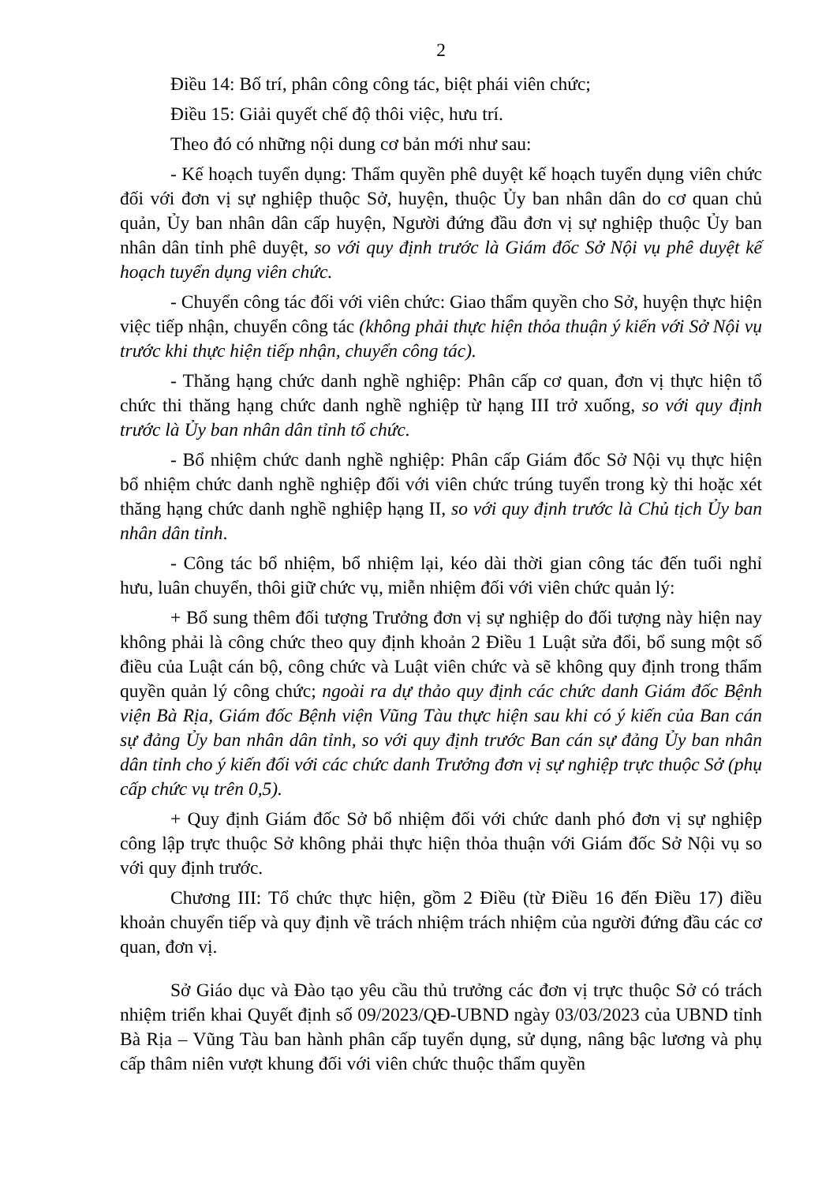2
Điều 14: Bố trí, phân công công tác, biệt phái viên chức;
Điều 15: Giải quyết chế độ thôi việc, hưu trí.
Theo đó có những nội dung cơ bản mới như sau:
- Kế hoạch tuyển dụng: Thẩm quyền phê duyệt kế hoạch tuyển dụng viên chức đối với đơn vị sự nghiệp thuộc Sở, huyện, thuộc Ủy ban nhân dân do cơ quan chủ quản, Ủy ban nhân dân cấp huyện, Người đứng đầu đơn vị sự nghiệp thuộc Ủy ban nhân dân tỉnh phê duyệt, so với quy định trước là Giám đốc Sở Nội vụ phê duyệt kế hoạch tuyển dụng viên chức.
- Chuyển công tác đối với viên chức: Giao thẩm quyền cho Sở, huyện thực hiện việc tiếp nhận, chuyển công tác (không phải thực hiện thỏa thuận ý kiến với Sở Nội vụ trước khi thực hiện tiếp nhận, chuyển công tác).
- Thăng hạng chức danh nghề nghiệp: Phân cấp cơ quan, đơn vị thực hiện tổ chức thi thăng hạng chức danh nghề nghiệp từ hạng III trở xuống, so với quy định trước là Ủy ban nhân dân tỉnh tổ chức.
- Bổ nhiệm chức danh nghề nghiệp: Phân cấp Giám đốc Sở Nội vụ thực hiện bổ nhiệm chức danh nghề nghiệp đối với viên chức trúng tuyển trong kỳ thi hoặc xét thăng hạng chức danh nghề nghiệp hạng II, so với quy định trước là Chủ tịch Ủy ban nhân dân tỉnh.
- Công tác bổ nhiệm, bổ nhiệm lại, kéo dài thời gian công tác đến tuổi nghỉ hưu, luân chuyển, thôi giữ chức vụ, miễn nhiệm đối với viên chức quản lý:
+ Bổ sung thêm đối tượng Trưởng đơn vị sự nghiệp do đối tượng này hiện nay không phải là công chức theo quy định khoản 2 Điều 1 Luật sửa đổi, bổ sung một số điều của Luật cán bộ, công chức và Luật viên chức và sẽ không quy định trong thẩm quyền quản lý công chức; ngoài ra dự thảo quy định các chức danh Giám đốc Bệnh viện Bà Rịa, Giám đốc Bệnh viện Vũng Tàu thực hiện sau khi có ý kiến của Ban cán sự đảng Ủy ban nhân dân tỉnh, so với quy định trước Ban cán sự đảng Ủy ban nhân dân tỉnh cho ý kiến đối với các chức danh Trưởng đơn vị sự nghiệp trực thuộc Sở (phụ cấp chức vụ trên 0,5).
+ Quy định Giám đốc Sở bổ nhiệm đối với chức danh phó đơn vị sự nghiệp công lập trực thuộc Sở không phải thực hiện thỏa thuận với Giám đốc Sở Nội vụ so với quy định trước.
Chương III: Tổ chức thực hiện, gồm 2 Điều (từ Điều 16 đến Điều 17) điều khoản chuyển tiếp và quy định về trách nhiệm trách nhiệm của người đứng đầu các cơ quan, đơn vị.
Sở Giáo dục và Đào tạo yêu cầu thủ trưởng các đơn vị trực thuộc Sở có trách nhiệm triển khai Quyết định số 09/2023/QĐ-UBND ngày 03/03/2023 của UBND tỉnh Bà Rịa – Vũng Tàu ban hành phân cấp tuyển dụng, sử dụng, nâng bậc lương và phụ cấp thâm niên vượt khung đối với viên chức thuộc thẩm quyền